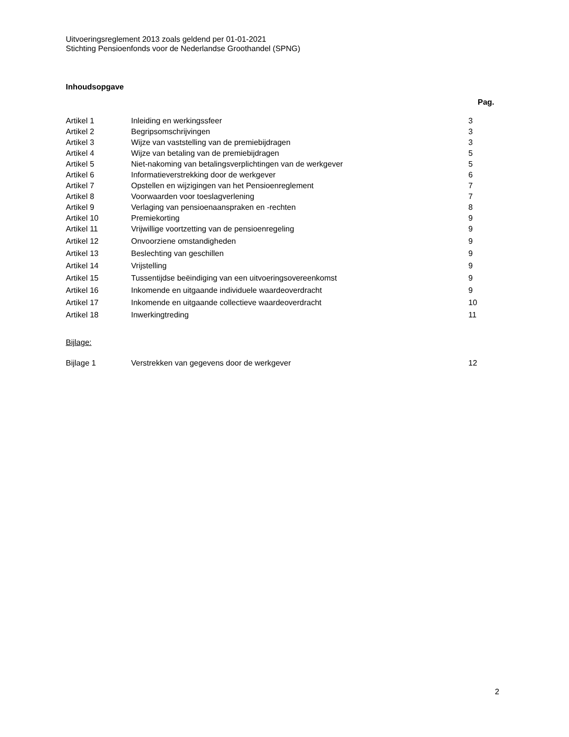Uitvoeringsreglement 2013 zoals geldend per 01-01-2021
Stichting Pensioenfonds voor de Nederlandse Groothandel (SPNG)
Inhoudsopgave
Pag.
| Artikel 1 | Inleiding en werkingssfeer | 3 |
| Artikel 2 | Begripsomschrijvingen | 3 |
| Artikel 3 | Wijze van vaststelling van de premiebijdragen | 3 |
| Artikel 4 | Wijze van betaling van de premiebijdragen | 5 |
| Artikel 5 | Niet-nakoming van betalingsverplichtingen van de werkgever | 5 |
| Artikel 6 | Informatieverstrekking door de werkgever | 6 |
| Artikel 7 | Opstellen en wijzigingen van het Pensioenreglement | 7 |
| Artikel 8 | Voorwaarden voor toeslagverlening | 7 |
| Artikel 9 | Verlaging van pensioenaanspraken en -rechten | 8 |
| Artikel 10 | Premiekorting | 9 |
| Artikel 11 | Vrijwillige voortzetting van de pensioenregeling | 9 |
| Artikel 12 | Onvoorziene omstandigheden | 9 |
| Artikel 13 | Beslechting van geschillen | 9 |
| Artikel 14 | Vrijstelling | 9 |
| Artikel 15 | Tussentijdse beëindiging van een uitvoeringsovereenkomst | 9 |
| Artikel 16 | Inkomende en uitgaande individuele waardeoverdracht | 9 |
| Artikel 17 | Inkomende en uitgaande collectieve waardeoverdracht | 10 |
| Artikel 18 | Inwerkingtreding | 11 |
Bijlage:
| Bijlage 1 | Verstrekken van gegevens door de werkgever | 12 |
2